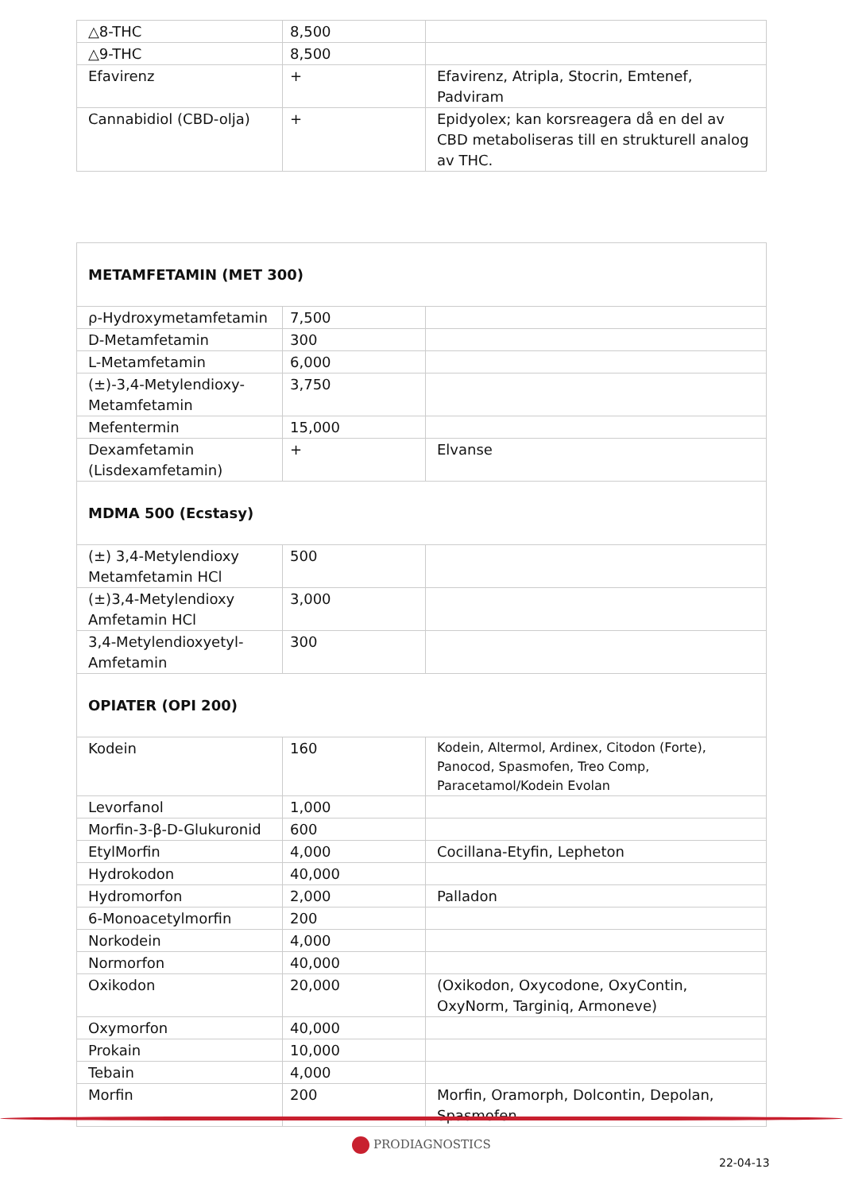| △8-THC | 8,500 | |
| △9-THC | 8,500 | |
| Efavirenz | + | Efavirenz, Atripla, Stocrin, Emtenef, Padviram |
| Cannabidiol (CBD-olja) | + | Epidyolex; kan korsreagera då en del av CBD metaboliseras till en strukturell analog av THC. |
| METAMFETAMIN (MET 300) | | |
| ρ-Hydroxymetamfetamin | 7,500 | |
| D-Metamfetamin | 300 | |
| L-Metamfetamin | 6,000 | |
| (±)-3,4-Metylendioxy-Metamfetamin | 3,750 | |
| Mefentermin | 15,000 | |
| Dexamfetamin (Lisdexamfetamin) | + | Elvanse |
| MDMA 500 (Ecstasy) | | |
| (±) 3,4-Metylendioxy Metamfetamin HCl | 500 | |
| (±)3,4-Metylendioxy Amfetamin HCl | 3,000 | |
| 3,4-Metylendioxyetyl-Amfetamin | 300 | |
| OPIATER (OPI 200) | | |
| Kodein | 160 | Kodein, Altermol, Ardinex, Citodon (Forte), Panocod, Spasmofen, Treo Comp, Paracetamol/Kodein Evolan |
| Levorfanol | 1,000 | |
| Morfin-3-β-D-Glukuronid | 600 | |
| EtylMorfin | 4,000 | Cocillana-Etyfin, Lepheton |
| Hydrokodon | 40,000 | |
| Hydromorfon | 2,000 | Palladon |
| 6-Monoacetylmorfin | 200 | |
| Norkodein | 4,000 | |
| Normorfon | 40,000 | |
| Oxikodon | 20,000 | (Oxikodon, Oxycodone, OxyContin, OxyNorm, Targiniq, Armoneve) |
| Oxymorfon | 40,000 | |
| Prokain | 10,000 | |
| Tebain | 4,000 | |
| Morfin | 200 | Morfin, Oramorph, Dolcontin, Depolan, Spasmofen |
PRODIAGNOSTICS
22-04-13